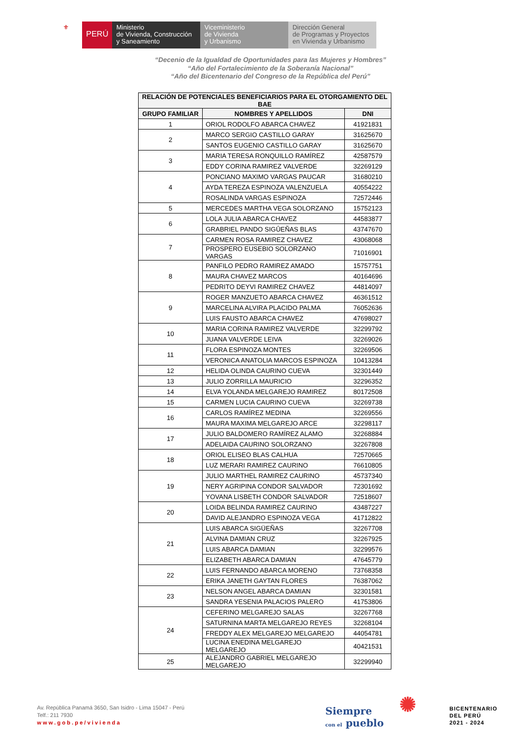⚜
PERÚ
Ministerio
de Vivienda, Construcción
y Saneamiento
Viceministerio
de Vivienda
y Urbanismo
Dirección General
de Programas y Proyectos
en Vivienda y Urbanismo
“Decenio de la Igualdad de Oportunidades para las Mujeres y Hombres”
“Año del Fortalecimiento de la Soberanía Nacional”
“Año del Bicentenario del Congreso de la República del Perú”
| RELACIÓN DE POTENCIALES BENEFICIARIOS PARA EL OTORGAMIENTO DEL BAE | | |
| --- | --- | --- |
| GRUPO FAMILIAR | NOMBRES Y APELLIDOS | DNI |
| 1 | ORIOL RODOLFO ABARCA CHAVEZ | 41921831 |
| 2 | MARCO SERGIO CASTILLO GARAY | 31625670 |
| | SANTOS EUGENIO CASTILLO GARAY | 31625670 |
| 3 | MARIA TERESA RONQUILLO RAMÍREZ | 42587579 |
| | EDDY CORINA RAMIREZ VALVERDE | 32269129 |
| 4 | PONCIANO MAXIMO VARGAS PAUCAR | 31680210 |
| | AYDA TEREZA ESPINOZA VALENZUELA | 40554222 |
| | ROSALINDA VARGAS ESPINOZA | 72572446 |
| 5 | MERCEDES MARTHA VEGA SOLORZANO | 15752123 |
| 6 | LOLA JULIA ABARCA CHAVEZ | 44583877 |
| | GRABRIEL PANDO SIGÛEÑAS BLAS | 43747670 |
| 7 | CARMEN ROSA RAMIREZ CHAVEZ | 43068068 |
| | PROSPERO EUSEBIO SOLORZANO VARGAS | 71016901 |
| 8 | PANFILO PEDRO RAMIREZ AMADO | 15757751 |
| | MAURA CHAVEZ MARCOS | 40164696 |
| | PEDRITO DEYVI RAMIREZ CHAVEZ | 44814097 |
| 9 | ROGER MANZUETO ABARCA CHAVEZ | 46361512 |
| | MARCELINA ALVIRA PLACIDO PALMA | 76052636 |
| | LUIS FAUSTO ABARCA CHAVEZ | 47698027 |
| 10 | MARIA CORINA RAMIREZ VALVERDE | 32299792 |
| | JUANA VALVERDE LEIVA | 32269026 |
| 11 | FLORA ESPINOZA MONTES | 32269506 |
| | VERONICA ANATOLIA MARCOS ESPINOZA | 10413284 |
| 12 | HELIDA OLINDA CAURINO CUEVA | 32301449 |
| 13 | JULIO ZORRILLA MAURICIO | 32296352 |
| 14 | ELVA YOLANDA MELGAREJO RAMIREZ | 80172508 |
| 15 | CARMEN LUCIA CAURINO CUEVA | 32269738 |
| 16 | CARLOS RAMÍREZ MEDINA | 32269556 |
| | MAURA MAXIMA MELGAREJO ARCE | 32298117 |
| 17 | JULIO BALDOMERO RAMÍREZ ALAMO | 32268884 |
| | ADELAIDA CAURINO SOLORZANO | 32267808 |
| 18 | ORIOL ELISEO BLAS CALHUA | 72570665 |
| | LUZ MERARI RAMIREZ CAURINO | 76610805 |
| 19 | JULIO MARTHEL RAMIREZ CAURINO | 45737340 |
| | NERY AGRIPINA CONDOR SALVADOR | 72301692 |
| | YOVANA LISBETH CONDOR SALVADOR | 72518607 |
| 20 | LOIDA BELINDA RAMIREZ CAURINO | 43487227 |
| | DAVID ALEJANDRO ESPINOZA VEGA | 41712822 |
| 21 | LUIS ABARCA SIGÜEÑAS | 32267708 |
| | ALVINA DAMIAN CRUZ | 32267925 |
| | LUIS ABARCA DAMIAN | 32299576 |
| | ELIZABETH ABARCA DAMIAN | 47645779 |
| 22 | LUIS FERNANDO ABARCA MORENO | 73768358 |
| | ERIKA JANETH GAYTAN FLORES | 76387062 |
| 23 | NELSON ANGEL ABARCA DAMIAN | 32301581 |
| | SANDRA YESENIA PALACIOS PALERO | 41753806 |
| 24 | CEFERINO MELGAREJO SALAS | 32267768 |
| | SATURNINA MARTA MELGAREJO REYES | 32268104 |
| | FREDDY ALEX MELGAREJO MELGAREJO | 44054781 |
| | LUCINA ENEDINA MELGAREJO MELGAREJO | 40421531 |
| 25 | ALEJANDRO GABRIEL MELGAREJO MELGAREJO | 32299940 |
Av. República Panamá 3650, San Isidro - Lima 15047 - Perú
Telf.: 211 7930
www.gob.pe/vivienda
Siempre
con el pueblo
✺ BICENTENARIO
DEL PERÚ
2021 - 2024